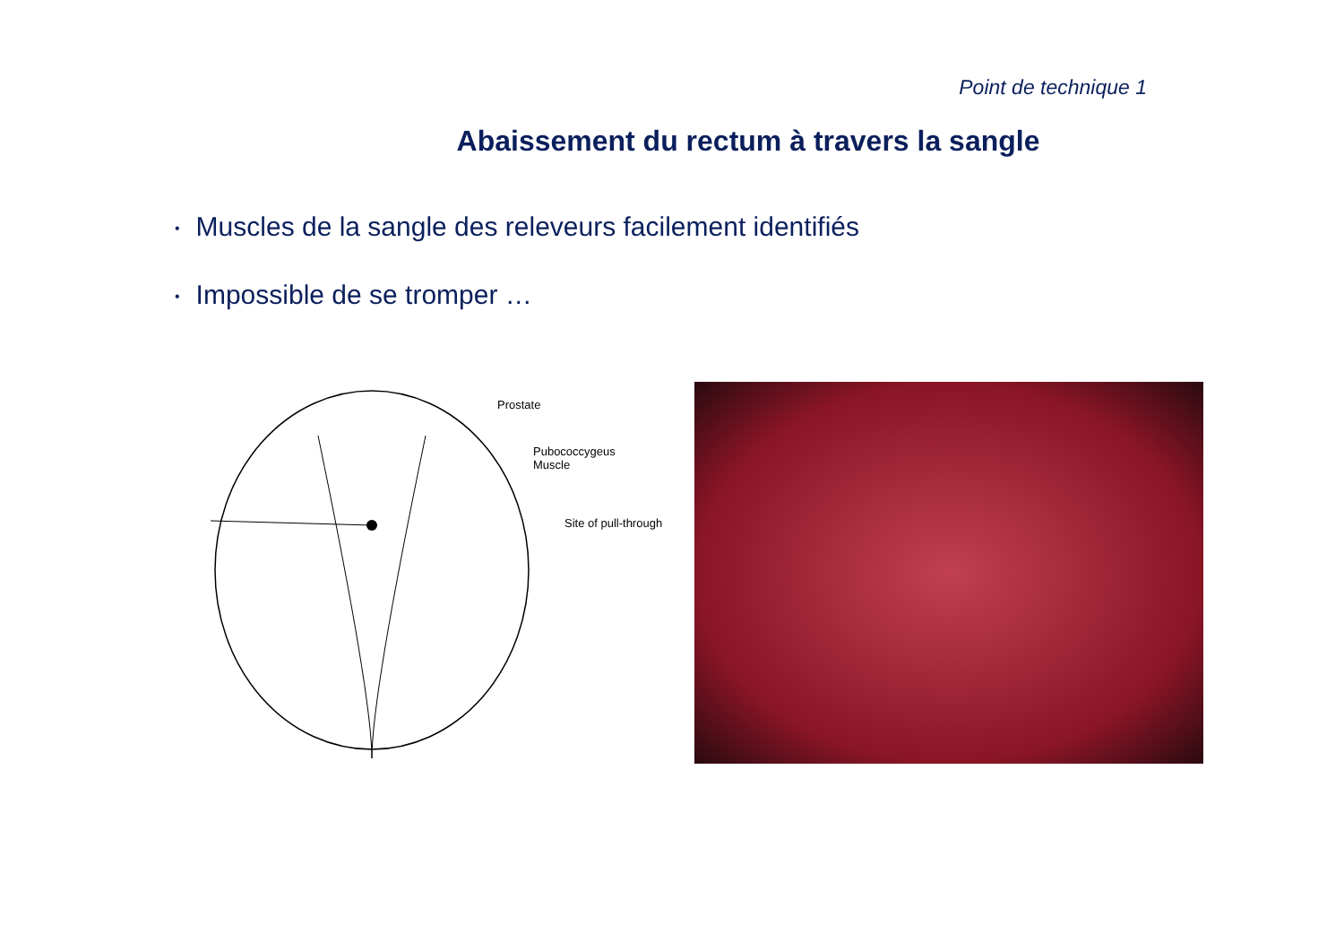Point de technique 1
Abaissement du rectum à travers la sangle
• Muscles de la sangle des releveurs facilement identifiés
• Impossible de se tromper …
Prostate
Pubococcygeus
Muscle
Site of pull-through